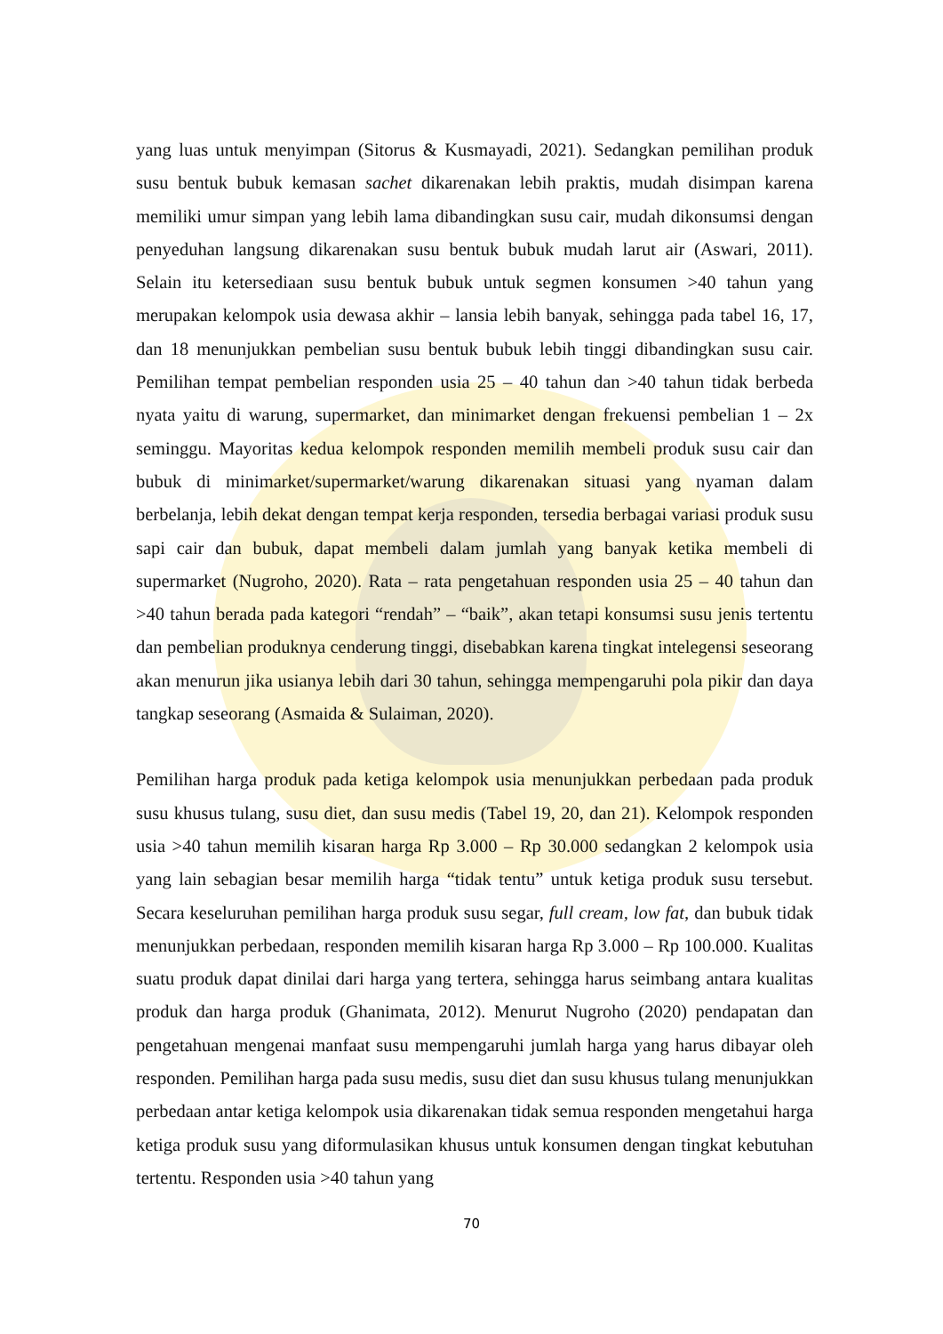yang luas untuk menyimpan (Sitorus & Kusmayadi, 2021). Sedangkan pemilihan produk susu bentuk bubuk kemasan sachet dikarenakan lebih praktis, mudah disimpan karena memiliki umur simpan yang lebih lama dibandingkan susu cair, mudah dikonsumsi dengan penyeduhan langsung dikarenakan susu bentuk bubuk mudah larut air (Aswari, 2011). Selain itu ketersediaan susu bentuk bubuk untuk segmen konsumen >40 tahun yang merupakan kelompok usia dewasa akhir – lansia lebih banyak, sehingga pada tabel 16, 17, dan 18 menunjukkan pembelian susu bentuk bubuk lebih tinggi dibandingkan susu cair. Pemilihan tempat pembelian responden usia 25 – 40 tahun dan >40 tahun tidak berbeda nyata yaitu di warung, supermarket, dan minimarket dengan frekuensi pembelian 1 – 2x seminggu. Mayoritas kedua kelompok responden memilih membeli produk susu cair dan bubuk di minimarket/supermarket/warung dikarenakan situasi yang nyaman dalam berbelanja, lebih dekat dengan tempat kerja responden, tersedia berbagai variasi produk susu sapi cair dan bubuk, dapat membeli dalam jumlah yang banyak ketika membeli di supermarket (Nugroho, 2020). Rata – rata pengetahuan responden usia 25 – 40 tahun dan >40 tahun berada pada kategori “rendah” – “baik”, akan tetapi konsumsi susu jenis tertentu dan pembelian produknya cenderung tinggi, disebabkan karena tingkat intelegensi seseorang akan menurun jika usianya lebih dari 30 tahun, sehingga mempengaruhi pola pikir dan daya tangkap seseorang (Asmaida & Sulaiman, 2020).
Pemilihan harga produk pada ketiga kelompok usia menunjukkan perbedaan pada produk susu khusus tulang, susu diet, dan susu medis (Tabel 19, 20, dan 21). Kelompok responden usia >40 tahun memilih kisaran harga Rp 3.000 – Rp 30.000 sedangkan 2 kelompok usia yang lain sebagian besar memilih harga “tidak tentu” untuk ketiga produk susu tersebut. Secara keseluruhan pemilihan harga produk susu segar, full cream, low fat, dan bubuk tidak menunjukkan perbedaan, responden memilih kisaran harga Rp 3.000 – Rp 100.000. Kualitas suatu produk dapat dinilai dari harga yang tertera, sehingga harus seimbang antara kualitas produk dan harga produk (Ghanimata, 2012). Menurut Nugroho (2020) pendapatan dan pengetahuan mengenai manfaat susu mempengaruhi jumlah harga yang harus dibayar oleh responden. Pemilihan harga pada susu medis, susu diet dan susu khusus tulang menunjukkan perbedaan antar ketiga kelompok usia dikarenakan tidak semua responden mengetahui harga ketiga produk susu yang diformulasikan khusus untuk konsumen dengan tingkat kebutuhan tertentu. Responden usia >40 tahun yang
70